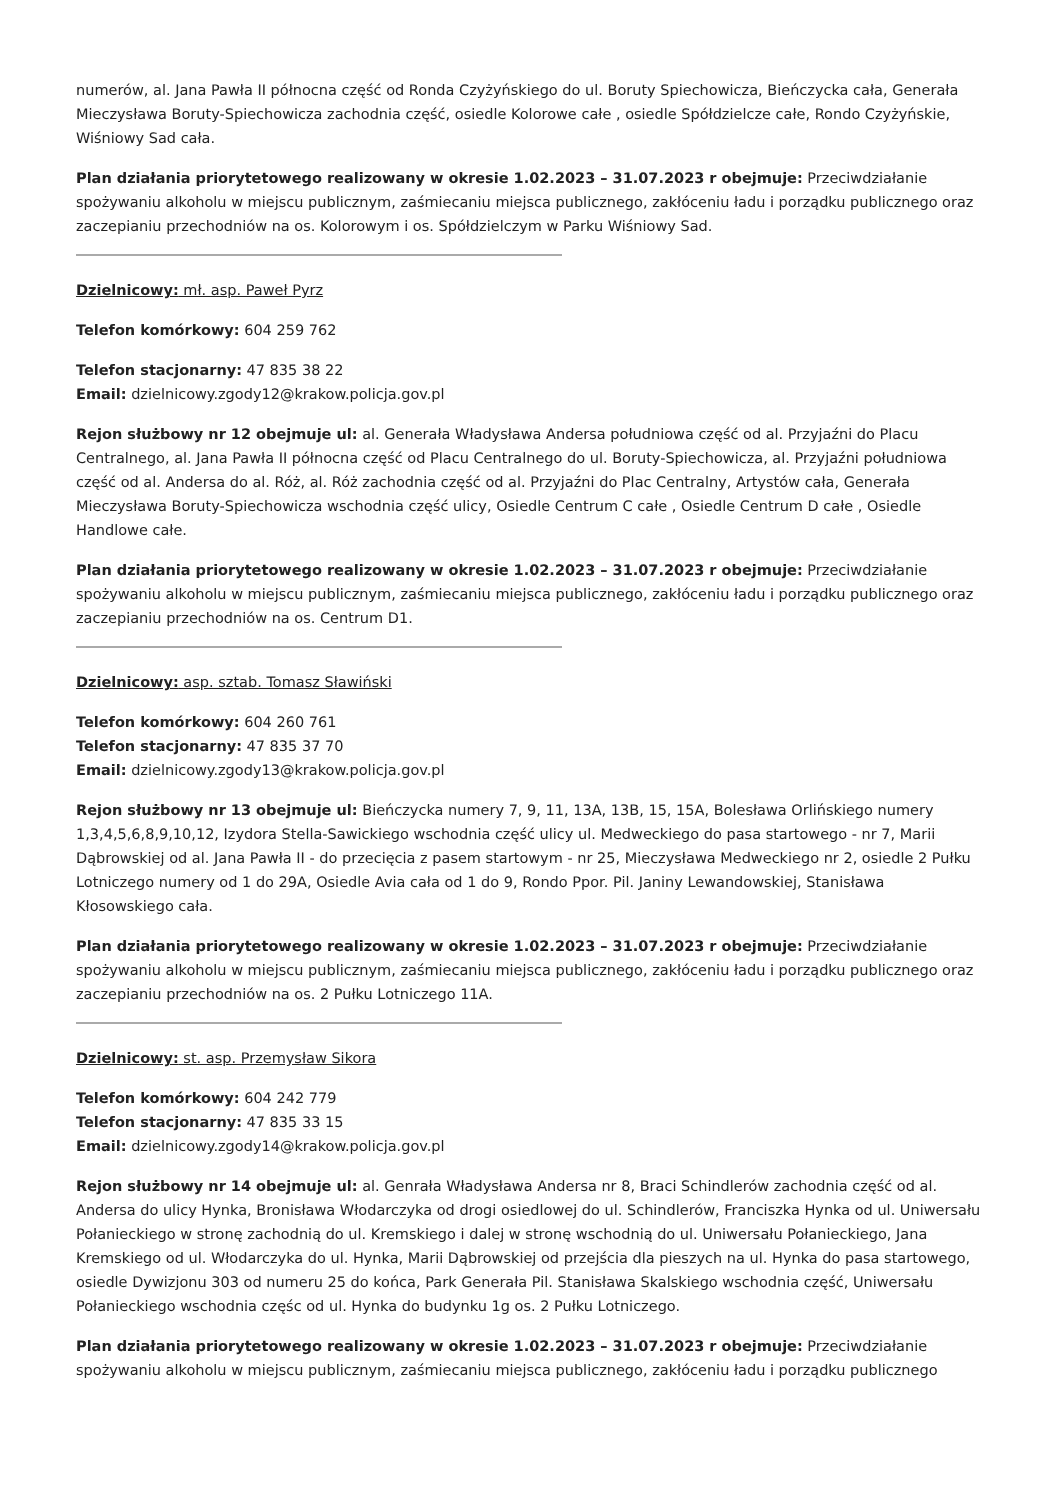numerów, al. Jana Pawła II północna część od Ronda Czyżyńskiego do ul. Boruty Spiechowicza, Bieńczycka cała, Generała Mieczysława Boruty-Spiechowicza zachodnia część, osiedle Kolorowe całe , osiedle Spółdzielcze całe, Rondo Czyżyńskie, Wiśniowy Sad cała.
Plan działania priorytetowego realizowany w okresie 1.02.2023 – 31.07.2023 r obejmuje: Przeciwdziałanie spożywaniu alkoholu w miejscu publicznym, zaśmiecaniu miejsca publicznego, zakłóceniu ładu i porządku publicznego oraz zaczepianiu przechodniów na os. Kolorowym i os. Spółdzielczym w Parku Wiśniowy Sad.
Dzielnicowy: mł. asp. Paweł Pyrz
Telefon komórkowy: 604 259 762
Telefon stacjonarny: 47 835 38 22
Email: dzielnicowy.zgody12@krakow.policja.gov.pl
Rejon służbowy nr 12 obejmuje ul: al. Generała Władysława Andersa południowa część od al. Przyjaźni do Placu Centralnego, al. Jana Pawła II północna część od Placu Centralnego do ul. Boruty-Spiechowicza, al. Przyjaźni południowa część od al. Andersa do al. Róż, al. Róż zachodnia część od al. Przyjaźni do Plac Centralny, Artystów cała, Generała Mieczysława Boruty-Spiechowicza wschodnia część ulicy, Osiedle Centrum C całe , Osiedle Centrum D całe , Osiedle Handlowe całe.
Plan działania priorytetowego realizowany w okresie 1.02.2023 – 31.07.2023 r obejmuje: Przeciwdziałanie spożywaniu alkoholu w miejscu publicznym, zaśmiecaniu miejsca publicznego, zakłóceniu ładu i porządku publicznego oraz zaczepianiu przechodniów na os. Centrum D1.
Dzielnicowy: asp. sztab. Tomasz Sławiński
Telefon komórkowy: 604 260 761
Telefon stacjonarny: 47 835 37 70
Email: dzielnicowy.zgody13@krakow.policja.gov.pl
Rejon służbowy nr 13 obejmuje ul: Bieńczycka numery 7, 9, 11, 13A, 13B, 15, 15A, Bolesława Orlińskiego numery 1,3,4,5,6,8,9,10,12, Izydora Stella-Sawickiego wschodnia część ulicy ul. Medweckiego do pasa startowego - nr 7, Marii Dąbrowskiej od al. Jana Pawła II - do przecięcia z pasem startowym - nr 25, Mieczysława Medweckiego nr 2, osiedle 2 Pułku Lotniczego numery od 1 do 29A, Osiedle Avia cała od 1 do 9, Rondo Ppor. Pil. Janiny Lewandowskiej, Stanisława Kłosowskiego cała.
Plan działania priorytetowego realizowany w okresie 1.02.2023 – 31.07.2023 r obejmuje: Przeciwdziałanie spożywaniu alkoholu w miejscu publicznym, zaśmiecaniu miejsca publicznego, zakłóceniu ładu i porządku publicznego oraz zaczepianiu przechodniów na os. 2 Pułku Lotniczego 11A.
Dzielnicowy: st. asp. Przemysław Sikora
Telefon komórkowy: 604 242 779
Telefon stacjonarny: 47 835 33 15
Email: dzielnicowy.zgody14@krakow.policja.gov.pl
Rejon służbowy nr 14 obejmuje ul: al. Genrała Władysława Andersa nr 8, Braci Schindlerów zachodnia część od al. Andersa do ulicy Hynka, Bronisława Włodarczyka od drogi osiedlowej do ul. Schindlerów, Franciszka Hynka od ul. Uniwersału Połanieckiego w stronę zachodnią do ul. Kremskiego i dalej w stronę wschodnią do ul. Uniwersału Połanieckiego, Jana Kremskiego od ul. Włodarczyka do ul. Hynka, Marii Dąbrowskiej od przejścia dla pieszych na ul. Hynka do pasa startowego, osiedle Dywizjonu 303 od numeru 25 do końca, Park Generała Pil. Stanisława Skalskiego wschodnia część, Uniwersału Połanieckiego wschodnia częśc od ul. Hynka do budynku 1g os. 2 Pułku Lotniczego.
Plan działania priorytetowego realizowany w okresie 1.02.2023 – 31.07.2023 r obejmuje: Przeciwdziałanie spożywaniu alkoholu w miejscu publicznym, zaśmiecaniu miejsca publicznego, zakłóceniu ładu i porządku publicznego